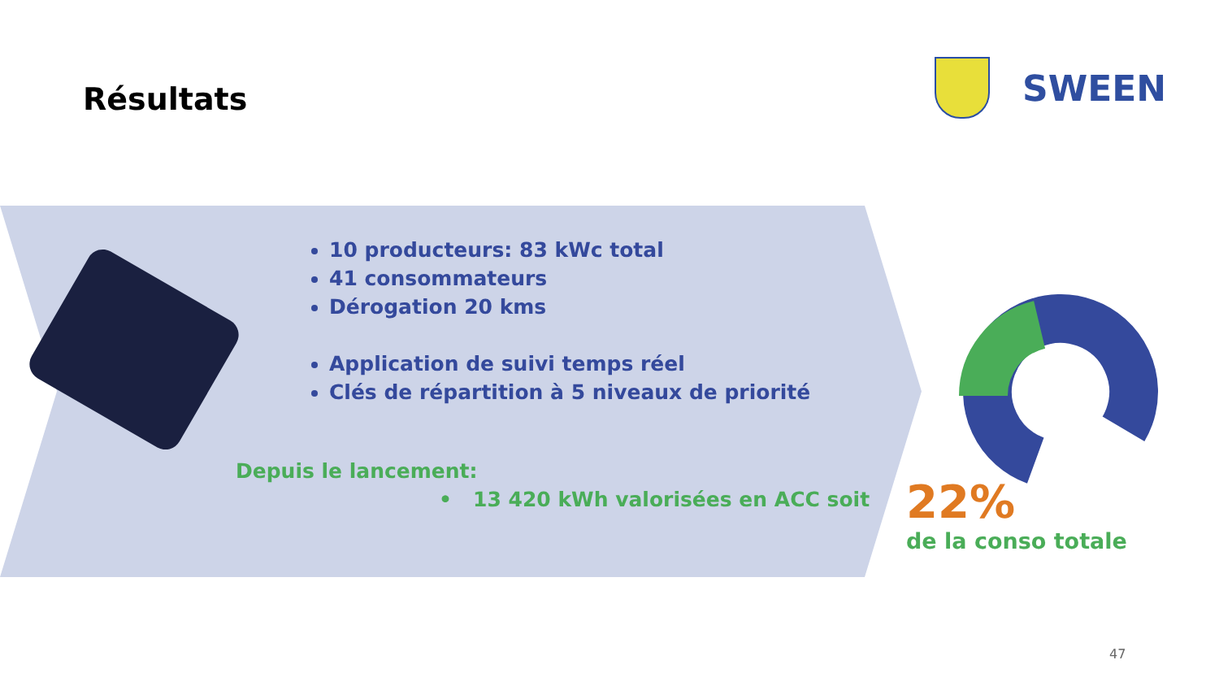Résultats
SWEEN
10 producteurs: 83 kWc total
41 consommateurs
Dérogation 20 kms
Application de suivi temps réel
Clés de répartition à 5 niveaux de priorité
Depuis le lancement:
• 13 420 kWh valorisées en ACC soit
22%
de la conso totale
47